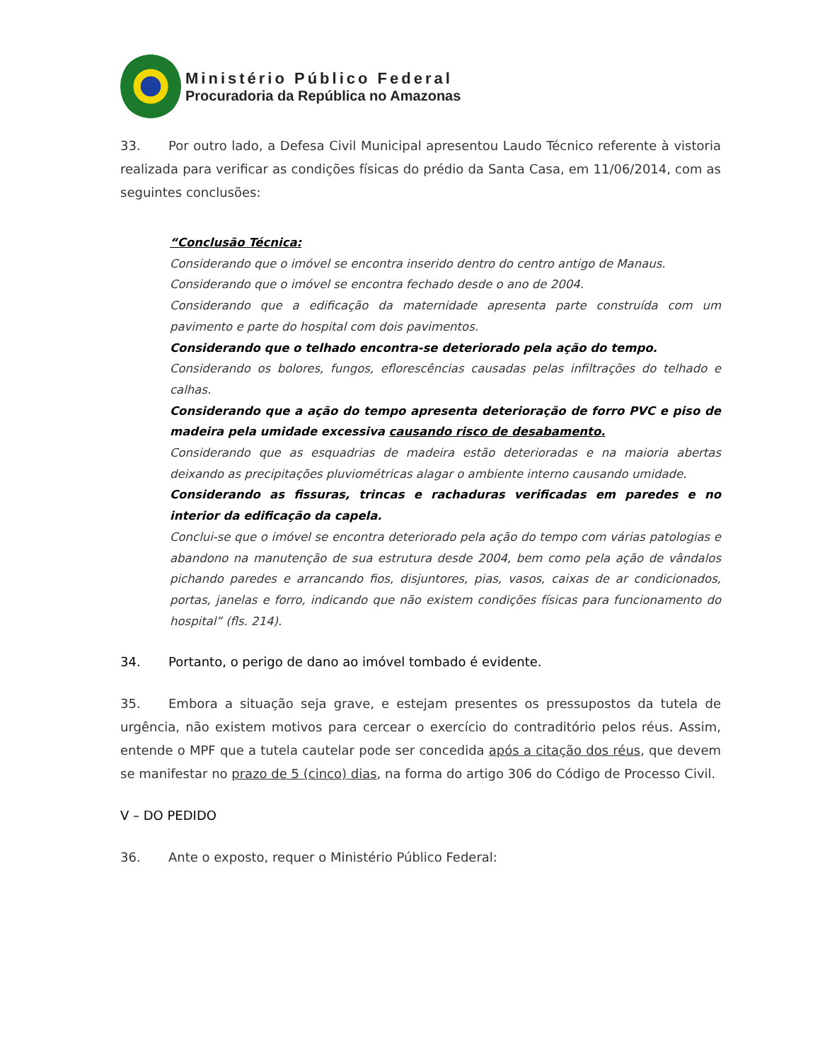Ministério Público Federal
Procuradoria da República no Amazonas
33. Por outro lado, a Defesa Civil Municipal apresentou Laudo Técnico referente à vistoria realizada para verificar as condições físicas do prédio da Santa Casa, em 11/06/2014, com as seguintes conclusões:
“Conclusão Técnica:
Considerando que o imóvel se encontra inserido dentro do centro antigo de Manaus.
Considerando que o imóvel se encontra fechado desde o ano de 2004.
Considerando que a edificação da maternidade apresenta parte construída com um pavimento e parte do hospital com dois pavimentos.
Considerando que o telhado encontra-se deteriorado pela ação do tempo.
Considerando os bolores, fungos, eflorescências causadas pelas infiltrações do telhado e calhas.
Considerando que a ação do tempo apresenta deterioração de forro PVC e piso de madeira pela umidade excessiva causando risco de desabamento.
Considerando que as esquadrias de madeira estão deterioradas e na maioria abertas deixando as precipitações pluviométricas alagar o ambiente interno causando umidade.
Considerando as fissuras, trincas e rachaduras verificadas em paredes e no interior da edificação da capela.
Conclui-se que o imóvel se encontra deteriorado pela ação do tempo com várias patologias e abandono na manutenção de sua estrutura desde 2004, bem como pela ação de vândalos pichando paredes e arrancando fios, disjuntores, pias, vasos, caixas de ar condicionados, portas, janelas e forro, indicando que não existem condições físicas para funcionamento do hospital” (fls. 214).
34. Portanto, o perigo de dano ao imóvel tombado é evidente.
35. Embora a situação seja grave, e estejam presentes os pressupostos da tutela de urgência, não existem motivos para cercear o exercício do contraditório pelos réus. Assim, entende o MPF que a tutela cautelar pode ser concedida após a citação dos réus, que devem se manifestar no prazo de 5 (cinco) dias, na forma do artigo 306 do Código de Processo Civil.
V – DO PEDIDO
36. Ante o exposto, requer o Ministério Público Federal: